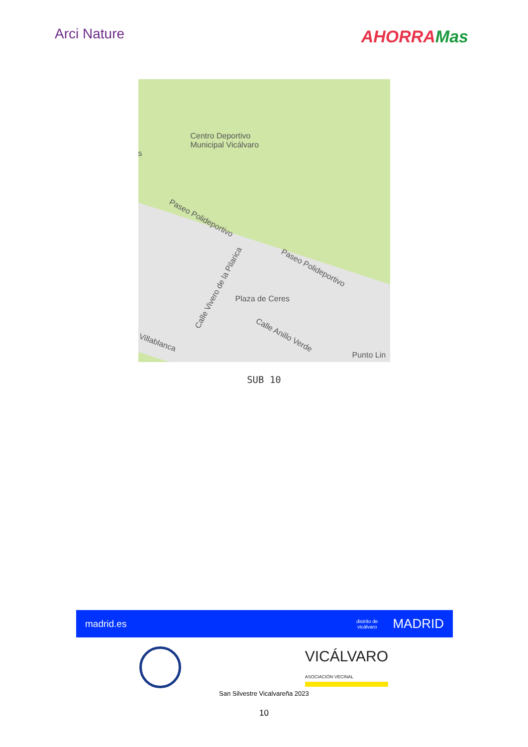Arci Nature
AHORRAMas
Centro Deportivo
Municipal Vicálvaro
s
Paseo Polideportivo
Paseo Polideportivo
Plaza de Ceres
Calle Vivero de la Pilarica
Calle Anillo Verde
Villablanca
Punto Lin
SUB 10
madrid.es
distrito de
vicálvaro MADRID
VICÁLVARO
ASOCIACIÓN VECINAL
San Silvestre Vicalvareña 2023
10